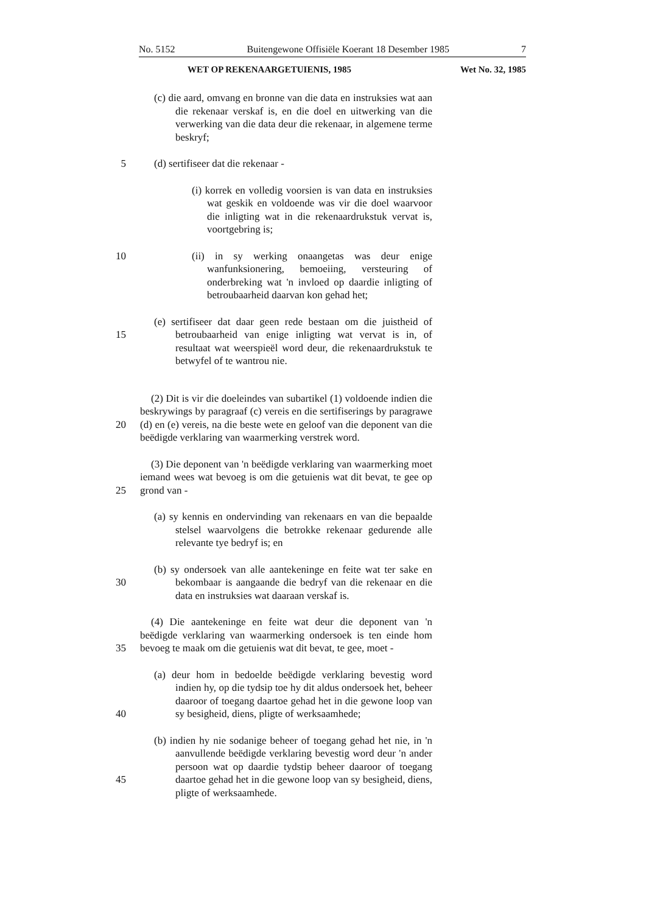No. 5152 Buitengewone Offisiële Koerant 18 Desember 1985 7
WET OP REKENAARGETUIENIS, 1985 Wet No. 32, 1985
(c) die aard, omvang en bronne van die data en instruksies wat aan die rekenaar verskaf is, en die doel en uitwerking van die verwerking van die data deur die rekenaar, in algemene terme beskryf;
5 (d) sertifiseer dat die rekenaar -
(i) korrek en volledig voorsien is van data en instruksies wat geskik en voldoende was vir die doel waarvoor die inligting wat in die rekenaardrukstuk vervat is, voortgebring is;
10 (ii) in sy werking onaangetas was deur enige wanfunksionering, bemoeiing, versteuring of onderbreking wat 'n invloed op daardie inligting of betroubaarheid daarvan kon gehad het;
15 (e) sertifiseer dat daar geen rede bestaan om die juistheid of betroubaarheid van enige inligting wat vervat is in, of resultaat wat weerspieël word deur, die rekenaardrukstuk te betwyfel of te wantrou nie.
20 (2) Dit is vir die doeleindes van subartikel (1) voldoende indien die beskrywings by paragraaf (c) vereis en die sertifiserings by paragrawe (d) en (e) vereis, na die beste wete en geloof van die deponent van die beëdigde verklaring van waarmerking verstrek word.
25 (3) Die deponent van 'n beëdigde verklaring van waarmerking moet iemand wees wat bevoeg is om die getuienis wat dit bevat, te gee op grond van -
(a) sy kennis en ondervinding van rekenaars en van die bepaalde stelsel waarvolgens die betrokke rekenaar gedurende alle relevante tye bedryf is; en
30 (b) sy ondersoek van alle aantekeninge en feite wat ter sake en bekombaar is aangaande die bedryf van die rekenaar en die data en instruksies wat daaraan verskaf is.
35 (4) Die aantekeninge en feite wat deur die deponent van 'n beëdigde verklaring van waarmerking ondersoek is ten einde hom bevoeg te maak om die getuienis wat dit bevat, te gee, moet -
40 (a) deur hom in bedoelde beëdigde verklaring bevestig word indien hy, op die tydsip toe hy dit aldus ondersoek het, beheer daaroor of toegang daartoe gehad het in die gewone loop van sy besigheid, diens, pligte of werksaamhede;
45 (b) indien hy nie sodanige beheer of toegang gehad het nie, in 'n aanvullende beëdigde verklaring bevestig word deur 'n ander persoon wat op daardie tydstip beheer daaroor of toegang daartoe gehad het in die gewone loop van sy besigheid, diens, pligte of werksaamhede.